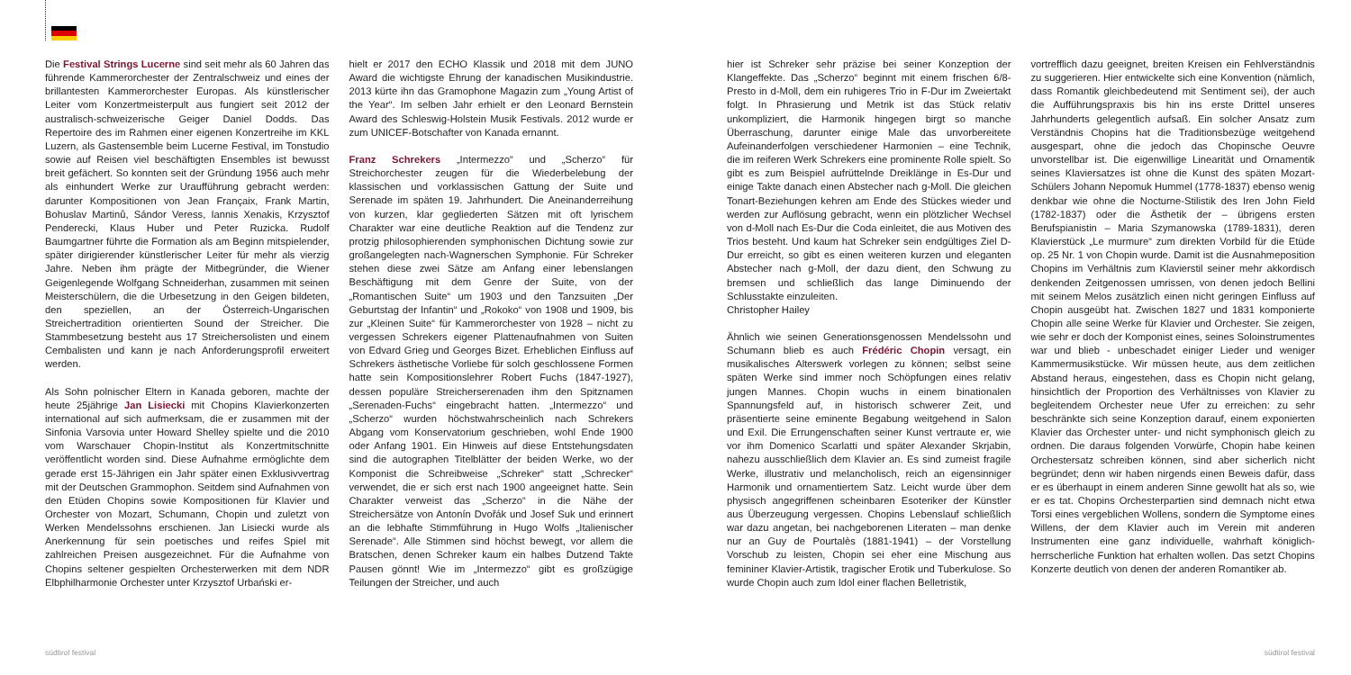Die Festival Strings Lucerne sind seit mehr als 60 Jahren das führende Kammerorchester der Zentralschweiz und eines der brillantesten Kammerorchester Europas. Als künstlerischer Leiter vom Konzertmeisterpult aus fungiert seit 2012 der australisch-schweizerische Geiger Daniel Dodds. Das Repertoire des im Rahmen einer eigenen Konzertreihe im KKL Luzern, als Gastensemble beim Lucerne Festival, im Tonstudio sowie auf Reisen viel beschäftigten Ensembles ist bewusst breit gefächert. So konnten seit der Gründung 1956 auch mehr als einhundert Werke zur Uraufführung gebracht werden: darunter Kompositionen von Jean Françaix, Frank Martin, Bohuslav Martinů, Sándor Veress, Iannis Xenakis, Krzysztof Penderecki, Klaus Huber und Peter Ruzicka. Rudolf Baumgartner führte die Formation als am Beginn mitspielender, später dirigierender künstlerischer Leiter für mehr als vierzig Jahre. Neben ihm prägte der Mitbegründer, die Wiener Geigenlegende Wolfgang Schneiderhan, zusammen mit seinen Meisterschülern, die die Urbesetzung in den Geigen bildeten, den speziellen, an der Österreich-Ungarischen Streichertradition orientierten Sound der Streicher. Die Stammbesetzung besteht aus 17 Streichersolisten und einem Cembalisten und kann je nach Anforderungsprofil erweitert werden.
Als Sohn polnischer Eltern in Kanada geboren, machte der heute 25jährige Jan Lisiecki mit Chopins Klavierkonzerten international auf sich aufmerksam, die er zusammen mit der Sinfonia Varsovia unter Howard Shelley spielte und die 2010 vom Warschauer Chopin-Institut als Konzertmitschnitte veröffentlicht worden sind. Diese Aufnahme ermöglichte dem gerade erst 15-Jährigen ein Jahr später einen Exklusivvertrag mit der Deutschen Grammophon. Seitdem sind Aufnahmen von den Etüden Chopins sowie Kompositionen für Klavier und Orchester von Mozart, Schumann, Chopin und zuletzt von Werken Mendelssohns erschienen. Jan Lisiecki wurde als Anerkennung für sein poetisches und reifes Spiel mit zahlreichen Preisen ausgezeichnet. Für die Aufnahme von Chopins seltener gespielten Orchesterwerken mit dem NDR Elbphilharmonie Orchester unter Krzysztof Urbański er-
hielt er 2017 den ECHO Klassik und 2018 mit dem JUNO Award die wichtigste Ehrung der kanadischen Musikindustrie. 2013 kürte ihn das Gramophone Magazin zum „Young Artist of the Year“. Im selben Jahr erhielt er den Leonard Bernstein Award des Schleswig-Holstein Musik Festivals. 2012 wurde er zum UNICEF-Botschafter von Kanada ernannt.
Franz Schrekers „Intermezzo“ und „Scherzo“ für Streichorchester zeugen für die Wiederbelebung der klassischen und vorklassischen Gattung der Suite und Serenade im späten 19. Jahrhundert. Die Aneinanderreihung von kurzen, klar gegliederten Sätzen mit oft lyrischem Charakter war eine deutliche Reaktion auf die Tendenz zur protzig philosophierenden symphonischen Dichtung sowie zur großangelegten nach-Wagnerschen Symphonie. Für Schreker stehen diese zwei Sätze am Anfang einer lebenslangen Beschäftigung mit dem Genre der Suite, von der „Romantischen Suite“ um 1903 und den Tanzsuiten „Der Geburtstag der Infantin“ und „Rokoko“ von 1908 und 1909, bis zur „Kleinen Suite“ für Kammerorchester von 1928 – nicht zu vergessen Schrekers eigener Plattenaufnahmen von Suiten von Edvard Grieg und Georges Bizet. Erheblichen Einfluss auf Schrekers ästhetische Vorliebe für solch geschlossene Formen hatte sein Kompositionslehrer Robert Fuchs (1847-1927), dessen populäre Streicherserenaden ihm den Spitznamen „Serenaden-Fuchs“ eingebracht hatten. „Intermezzo“ und „Scherzo“ wurden höchstwahrscheinlich nach Schrekers Abgang vom Konservatorium geschrieben, wohl Ende 1900 oder Anfang 1901. Ein Hinweis auf diese Entstehungsdaten sind die autographen Titelblätter der beiden Werke, wo der Komponist die Schreibweise „Schreker“ statt „Schrecker“ verwendet, die er sich erst nach 1900 angeeignet hatte. Sein Charakter verweist das „Scherzo“ in die Nähe der Streichersätze von Antonín Dvořák und Josef Suk und erinnert an die lebhafte Stimmführung in Hugo Wolfs „Italienischer Serenade“. Alle Stimmen sind höchst bewegt, vor allem die Bratschen, denen Schreker kaum ein halbes Dutzend Takte Pausen gönnt! Wie im „Intermezzo“ gibt es großzügige Teilungen der Streicher, und auch
hier ist Schreker sehr präzise bei seiner Konzeption der Klangeffekte. Das „Scherzo“ beginnt mit einem frischen 6/8-Presto in d-Moll, dem ein ruhigeres Trio in F-Dur im Zweiertakt folgt. In Phrasierung und Metrik ist das Stück relativ unkompliziert, die Harmonik hingegen birgt so manche Überraschung, darunter einige Male das unvorbereitete Aufeinanderfolgen verschiedener Harmonien – eine Technik, die im reiferen Werk Schrekers eine prominente Rolle spielt. So gibt es zum Beispiel aufrüttelnde Dreiklänge in Es-Dur und einige Takte danach einen Abstecher nach g-Moll. Die gleichen Tonart-Beziehungen kehren am Ende des Stückes wieder und werden zur Auflösung gebracht, wenn ein plötzlicher Wechsel von d-Moll nach Es-Dur die Coda einleitet, die aus Motiven des Trios besteht. Und kaum hat Schreker sein endgültiges Ziel D-Dur erreicht, so gibt es einen weiteren kurzen und eleganten Abstecher nach g-Moll, der dazu dient, den Schwung zu bremsen und schließlich das lange Diminuendo der Schlusstakte einzuleiten.
Christopher Hailey
Ähnlich wie seinen Generationsgenossen Mendelssohn und Schumann blieb es auch Frédéric Chopin versagt, ein musikalisches Alterswerk vorlegen zu können; selbst seine späten Werke sind immer noch Schöpfungen eines relativ jungen Mannes. Chopin wuchs in einem binationalen Spannungsfeld auf, in historisch schwerer Zeit, und präsentierte seine eminente Begabung weitgehend in Salon und Exil. Die Errungenschaften seiner Kunst vertraute er, wie vor ihm Domenico Scarlatti und später Alexander Skrjabin, nahezu ausschließlich dem Klavier an. Es sind zumeist fragile Werke, illustrativ und melancholisch, reich an eigensinniger Harmonik und ornamentiertem Satz. Leicht wurde über dem physisch angegriffenen scheinbaren Esoteriker der Künstler aus Überzeugung vergessen. Chopins Lebenslauf schließlich war dazu angetan, bei nachgeborenen Literaten – man denke nur an Guy de Pourtalès (1881-1941) – der Vorstellung Vorschub zu leisten, Chopin sei eher eine Mischung aus femininer Klavier-Artistik, tragischer Erotik und Tuberkulose. So wurde Chopin auch zum Idol einer flachen Belletristik,
vortrefflich dazu geeignet, breiten Kreisen ein Fehlverständnis zu suggerieren. Hier entwickelte sich eine Konvention (nämlich, dass Romantik gleichbedeutend mit Sentiment sei), der auch die Aufführungspraxis bis hin ins erste Drittel unseres Jahrhunderts gelegentlich aufsaß. Ein solcher Ansatz zum Verständnis Chopins hat die Traditionsbezüge weitgehend ausgespart, ohne die jedoch das Chopinsche Oeuvre unvorstellbar ist. Die eigenwillige Linearität und Ornamentik seines Klaviersatzes ist ohne die Kunst des späten Mozart-Schülers Johann Nepomuk Hummel (1778-1837) ebenso wenig denkbar wie ohne die Nocturne-Stilistik des Iren John Field (1782-1837) oder die Ästhetik der – übrigens ersten Berufspianistin – Maria Szymanowska (1789-1831), deren Klavierstück „Le murmure“ zum direkten Vorbild für die Etüde op. 25 Nr. 1 von Chopin wurde. Damit ist die Ausnahmeposition Chopins im Verhältnis zum Klavierstil seiner mehr akkordisch denkenden Zeitgenossen umrissen, von denen jedoch Bellini mit seinem Melos zusätzlich einen nicht geringen Einfluss auf Chopin ausgeübt hat. Zwischen 1827 und 1831 komponierte Chopin alle seine Werke für Klavier und Orchester. Sie zeigen, wie sehr er doch der Komponist eines, seines Soloinstrumentes war und blieb - unbeschadet einiger Lieder und weniger Kammermusikstücke. Wir müssen heute, aus dem zeitlichen Abstand heraus, eingestehen, dass es Chopin nicht gelang, hinsichtlich der Proportion des Verhältnisses von Klavier zu begleitendem Orchester neue Ufer zu erreichen: zu sehr beschränkte sich seine Konzeption darauf, einem exponierten Klavier das Orchester unter- und nicht symphonisch gleich zu ordnen. Die daraus folgenden Vorwürfe, Chopin habe keinen Orchestersatz schreiben können, sind aber sicherlich nicht begründet; denn wir haben nirgends einen Beweis dafür, dass er es überhaupt in einem anderen Sinne gewollt hat als so, wie er es tat. Chopins Orchesterpartien sind demnach nicht etwa Torsi eines vergeblichen Wollens, sondern die Symptome eines Willens, der dem Klavier auch im Verein mit anderen Instrumenten eine ganz individuelle, wahrhaft königlich-herrscherliche Funktion hat erhalten wollen. Das setzt Chopins Konzerte deutlich von denen der anderen Romantiker ab.
südtirol festival südtirol festival